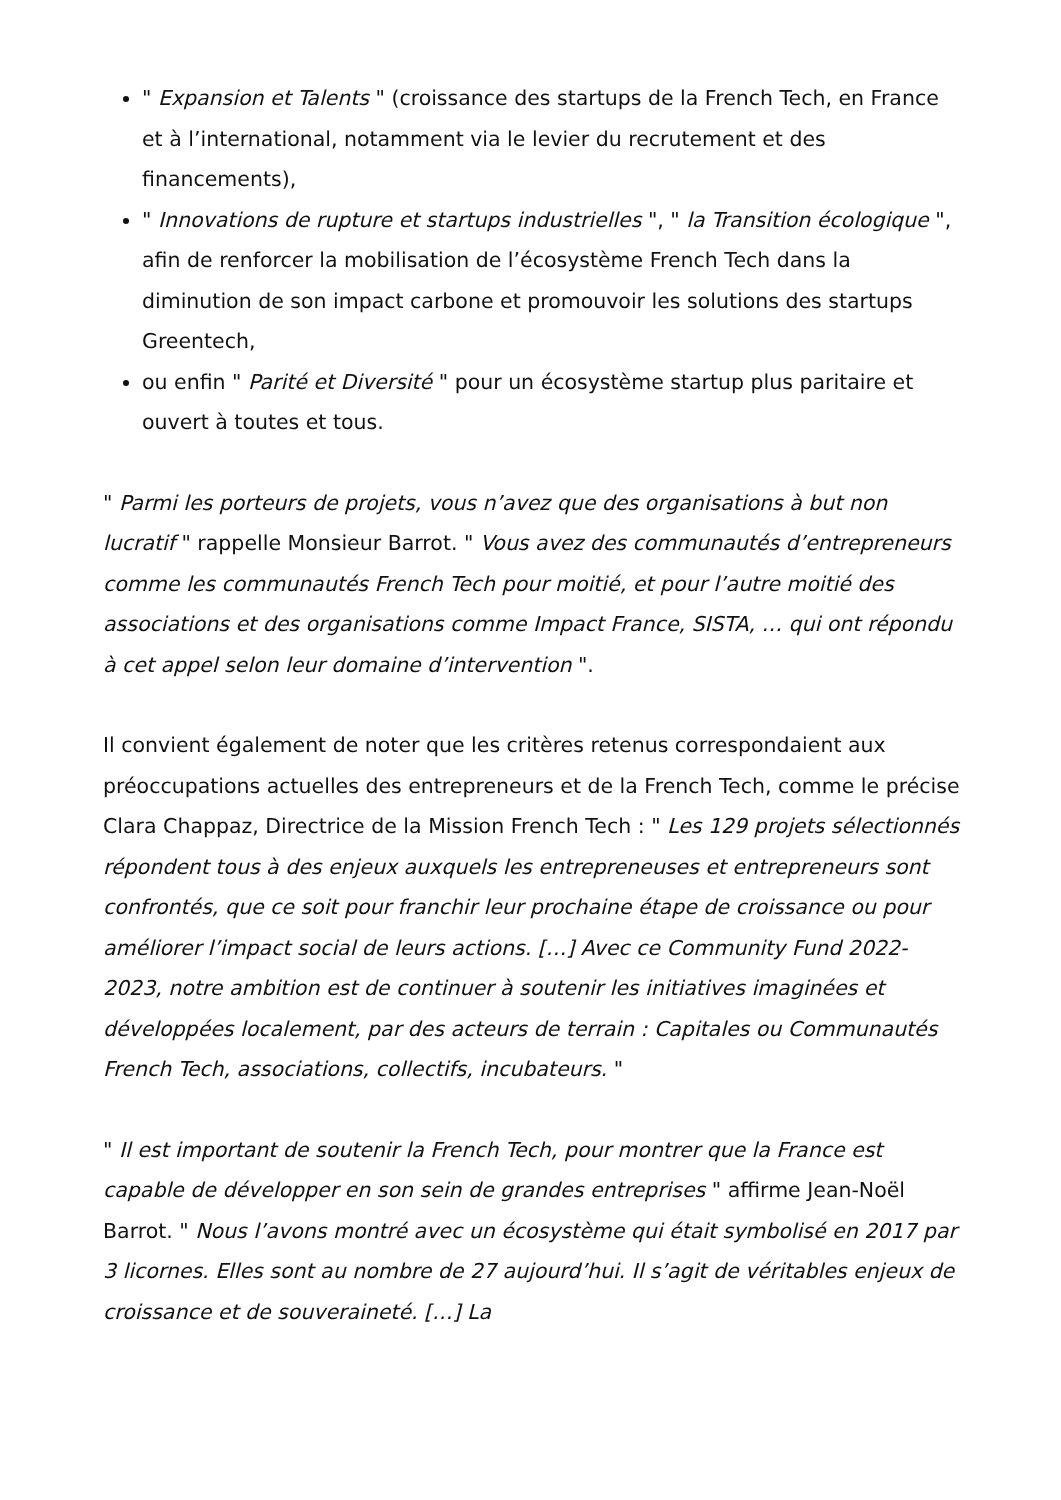" Expansion et Talents " (croissance des startups de la French Tech, en France et à l’international, notamment via le levier du recrutement et des financements),
" Innovations de rupture et startups industrielles ", " la Transition écologique ", afin de renforcer la mobilisation de l’écosystème French Tech dans la diminution de son impact carbone et promouvoir les solutions des startups Greentech,
ou enfin " Parité et Diversité " pour un écosystème startup plus paritaire et ouvert à toutes et tous.
" Parmi les porteurs de projets, vous n’avez que des organisations à but non lucratif " rappelle Monsieur Barrot. " Vous avez des communautés d’entrepreneurs comme les communautés French Tech pour moitié, et pour l’autre moitié des associations et des organisations comme Impact France, SISTA, … qui ont répondu à cet appel selon leur domaine d’intervention ".
Il convient également de noter que les critères retenus correspondaient aux préoccupations actuelles des entrepreneurs et de la French Tech, comme le précise Clara Chappaz, Directrice de la Mission French Tech : " Les 129 projets sélectionnés répondent tous à des enjeux auxquels les entrepreneuses et entrepreneurs sont confrontés, que ce soit pour franchir leur prochaine étape de croissance ou pour améliorer l’impact social de leurs actions. […] Avec ce Community Fund 2022- 2023, notre ambition est de continuer à soutenir les initiatives imaginées et développées localement, par des acteurs de terrain : Capitales ou Communautés French Tech, associations, collectifs, incubateurs. "
" Il est important de soutenir la French Tech, pour montrer que la France est capable de développer en son sein de grandes entreprises " affirme Jean-Noël Barrot. " Nous l’avons montré avec un écosystème qui était symbolisé en 2017 par 3 licornes. Elles sont au nombre de 27 aujourd’hui. Il s’agit de véritables enjeux de croissance et de souveraineté. […] La